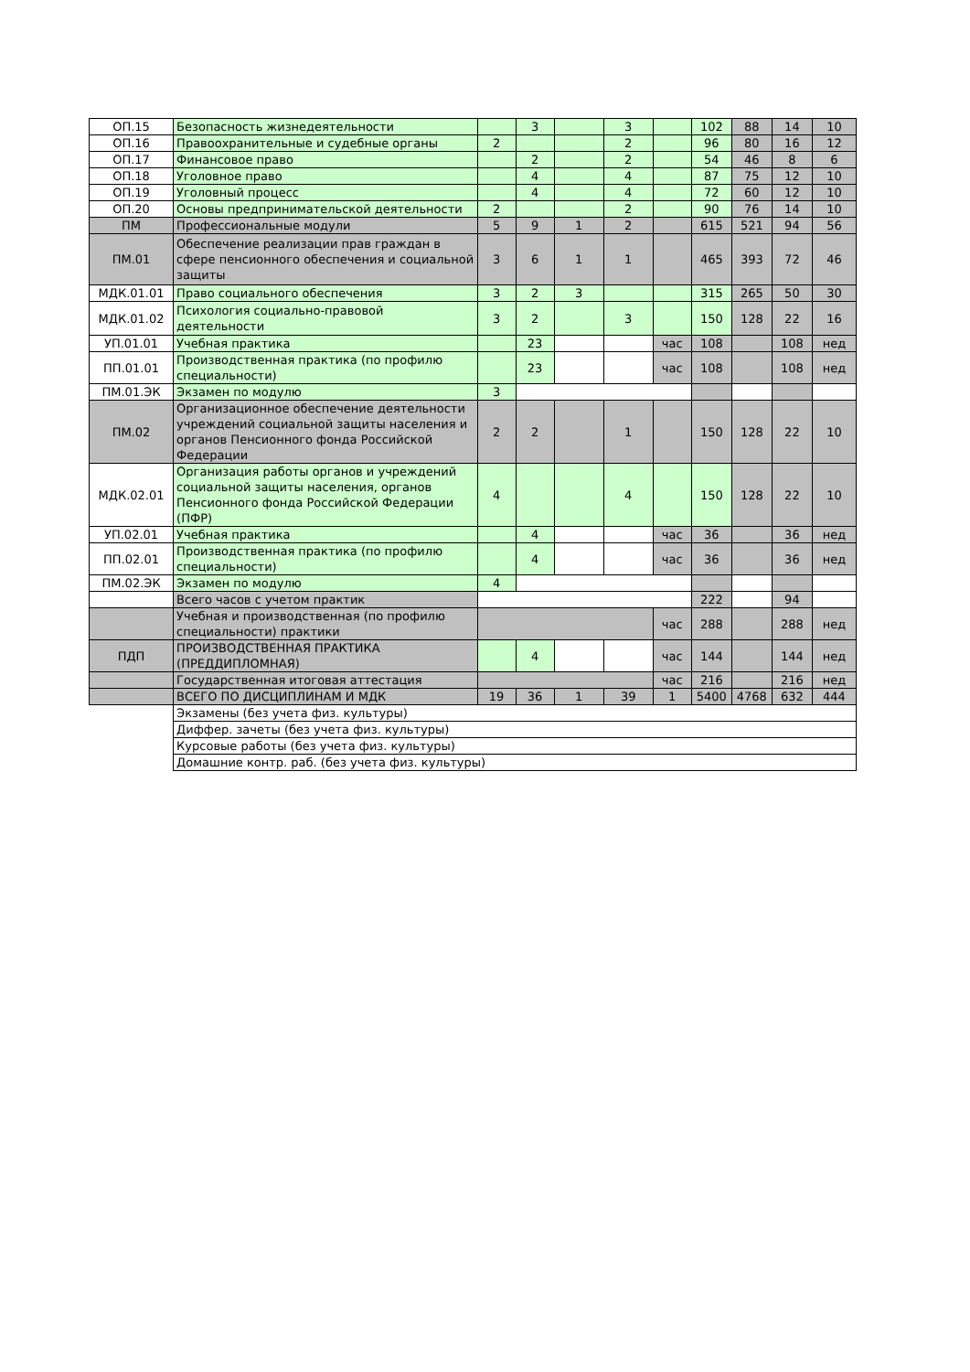| ОП.15 | Безопасность жизнедеятельности | | 3 | | 3 | | 102 | 88 | 14 | 10 |
| ОП.16 | Правоохранительные и судебные органы | 2 | | | 2 | | 96 | 80 | 16 | 12 |
| ОП.17 | Финансовое право | | 2 | | 2 | | 54 | 46 | 8 | 6 |
| ОП.18 | Уголовное право | | 4 | | 4 | | 87 | 75 | 12 | 10 |
| ОП.19 | Уголовный процесс | | 4 | | 4 | | 72 | 60 | 12 | 10 |
| ОП.20 | Основы предпринимательской деятельности | 2 | | | 2 | | 90 | 76 | 14 | 10 |
| ПМ | Профессиональные модули | 5 | 9 | 1 | 2 | | 615 | 521 | 94 | 56 |
| ПМ.01 | Обеспечение реализации прав граждан в сфере пенсионного обеспечения и социальной защиты | 3 | 6 | 1 | 1 | | 465 | 393 | 72 | 46 |
| МДК.01.01 | Право социального обеспечения | 3 | 2 | 3 | | | 315 | 265 | 50 | 30 |
| МДК.01.02 | Психология социально-правовой деятельности | 3 | 2 | | 3 | | 150 | 128 | 22 | 16 |
| УП.01.01 | Учебная практика | | 23 | | | час | 108 | | 108 | нед |
| ПП.01.01 | Производственная практика (по профилю специальности) | | 23 | | | час | 108 | | 108 | нед |
| ПМ.01.ЭК | Экзамен по модулю | 3 | | | | | | | | |
| ПМ.02 | Организационное обеспечение деятельности учреждений социальной защиты населения и органов Пенсионного фонда Российской Федерации | 2 | 2 | | 1 | | 150 | 128 | 22 | 10 |
| МДК.02.01 | Организация работы органов и учреждений социальной защиты населения, органов Пенсионного фонда Российской Федерации (ПФР) | 4 | | | 4 | | 150 | 128 | 22 | 10 |
| УП.02.01 | Учебная практика | | 4 | | | час | 36 | | 36 | нед |
| ПП.02.01 | Производственная практика (по профилю специальности) | | 4 | | | час | 36 | | 36 | нед |
| ПМ.02.ЭК | Экзамен по модулю | 4 | | | | | | | | |
| | Всего часов с учетом практик | | | | | | 222 | | 94 | |
| | Учебная и производственная (по профилю специальности) практики | | | | | час | 288 | | 288 | нед |
| ПДП | ПРОИЗВОДСТВЕННАЯ ПРАКТИКА (ПРЕДДИПЛОМНАЯ) | | 4 | | | час | 144 | | 144 | нед |
| | Государственная итоговая аттестация | | | | | час | 216 | | 216 | нед |
| | ВСЕГО ПО ДИСЦИПЛИНАМ И МДК | 19 | 36 | 1 | 39 | 1 | 5400 | 4768 | 632 | 444 |
| | Экзамены (без учета физ. культуры) | | | | | | | | | |
| | Диффер. зачеты (без учета физ. культуры) | | | | | | | | | |
| | Курсовые работы (без учета физ. культуры) | | | | | | | | | |
| | Домашние контр. раб. (без учета физ. культуры) | | | | | | | | | |